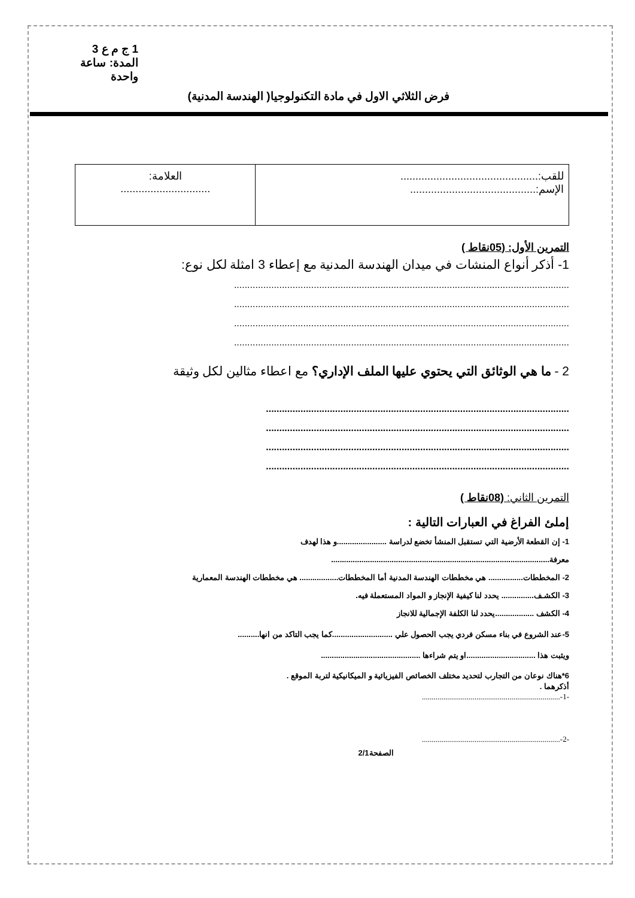1 ج م ع 3
المدة: ساعة واحدة
فرض الثلاثي الاول في مادة التكنولوجيا( الهندسة المدنية)
| للقب:.............................................. الإسم:.......................................... | العلامة: .............................. |
التمرين الأول: (05نقاط )
1- أذكر أنواع المنشات في ميدان الهندسة المدنية مع إعطاء 3 امثلة لكل نوع:
..............................................................................................................................
..............................................................................................................................
..............................................................................................................................
..............................................................................................................................
2 - ما هي الوثائق التي يحتوي عليها الملف الإداري؟ مع اعطاء مثالين لكل وثيقة
..................................................................................................................
..................................................................................................................
..................................................................................................................
..................................................................................................................
التمرين الثاني: (08نقاط )
إملئ الفراغ في العبارات التالية :
1- إن القطعة الأرضية التي تستقبل المنشأ تخضع لدراسة .......................و هذا لهدف معرفة.....................................................................................................
2- المخططات................ هي مخططات الهندسة المدنية أما المخططات.................. هي مخططات الهندسة المعمارية
3- الكشـف............... يحدد لنا كيفية الإنجاز و المواد المستعملة فيه.
4- الكشف ..................يحدد لنا الكلفة الإجمالية للانجاز
5-عند الشروع في بناء مسكن فردي يجب الحصول علي ............................كما يجب التاكد من انها..........
ويثبت هذا ................................او يتم شراءها ..............................................
6*هناك نوعان من التجارب لتحديد مختلف الخصائص الفيزيائية و الميكانيكية لتربة الموقع .
أذكرهما .
-1-.......................................................................
-2-.......................................................................
الصفحة2/1